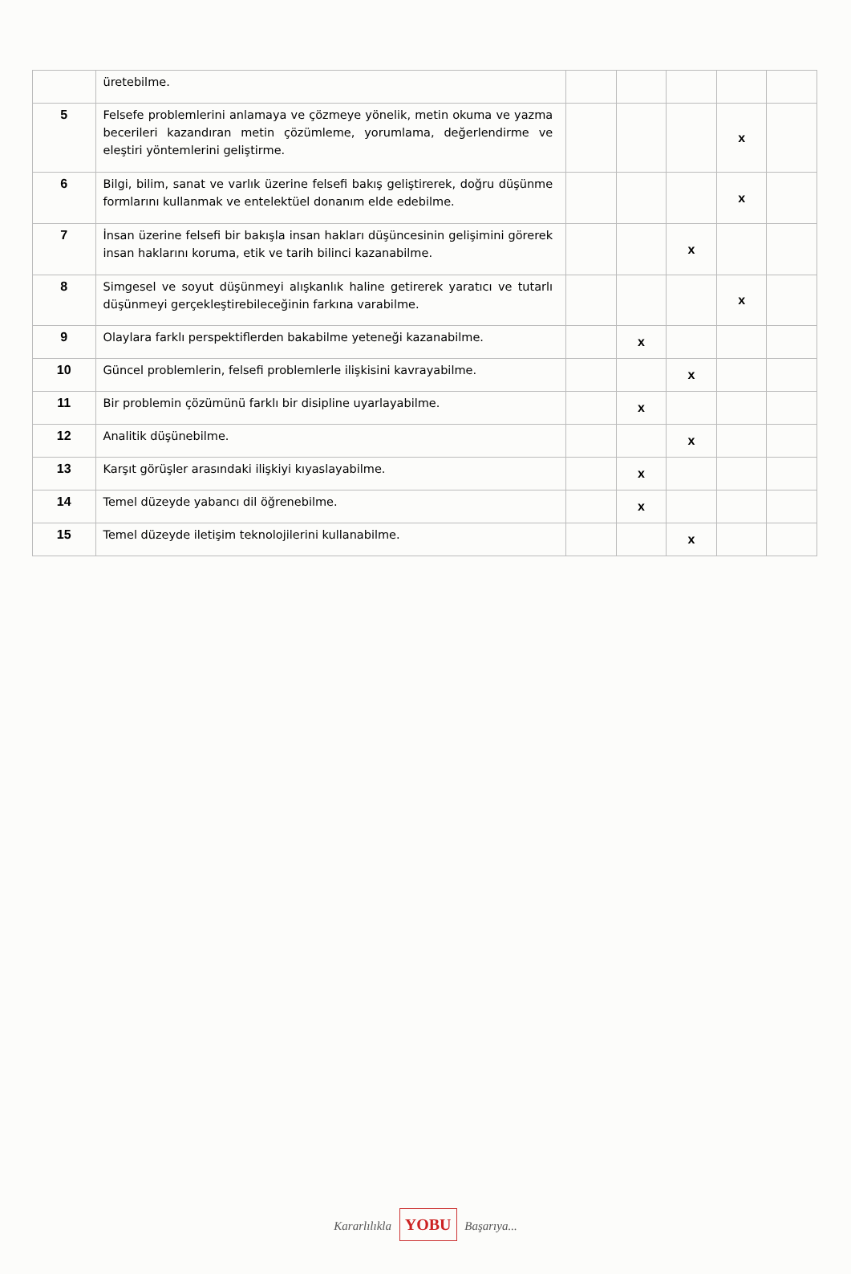| | üretebilme. | | | | | |
| 5 | Felsefe problemlerini anlamaya ve çözmeye yönelik, metin okuma ve yazma becerileri kazandıran metin çözümleme, yorumlama, değerlendirme ve eleştiri yöntemlerini geliştirme. | | | | x | |
| 6 | Bilgi, bilim, sanat ve varlık üzerine felsefi bakış geliştirerek, doğru düşünme formlarını kullanmak ve entelektüel donanım elde edebilme. | | | | x | |
| 7 | İnsan üzerine felsefi bir bakışla insan hakları düşüncesinin gelişimini görerek insan haklarını koruma, etik ve tarih bilinci kazanabilme. | | | x | | |
| 8 | Simgesel ve soyut düşünmeyi alışkanlık haline getirerek yaratıcı ve tutarlı düşünmeyi gerçekleştirebileceğinin farkına varabilme. | | | | x | |
| 9 | Olaylara farklı perspektiflerden bakabilme yeteneği kazanabilme. | | x | | | |
| 10 | Güncel problemlerin, felsefi problemlerle ilişkisini kavrayabilme. | | | x | | |
| 11 | Bir problemin çözümünü farklı bir disipline uyarlayabilme. | | x | | | |
| 12 | Analitik düşünebilme. | | | x | | |
| 13 | Karşıt görüşler arasındaki ilişkiyi kıyaslayabilme. | | x | | | |
| 14 | Temel düzeyde yabancı dil öğrenebilme. | | x | | | |
| 15 | Temel düzeyde iletişim teknolojilerini kullanabilme. | | | x | | |
Kararlılıkla YOBU Başarıya...